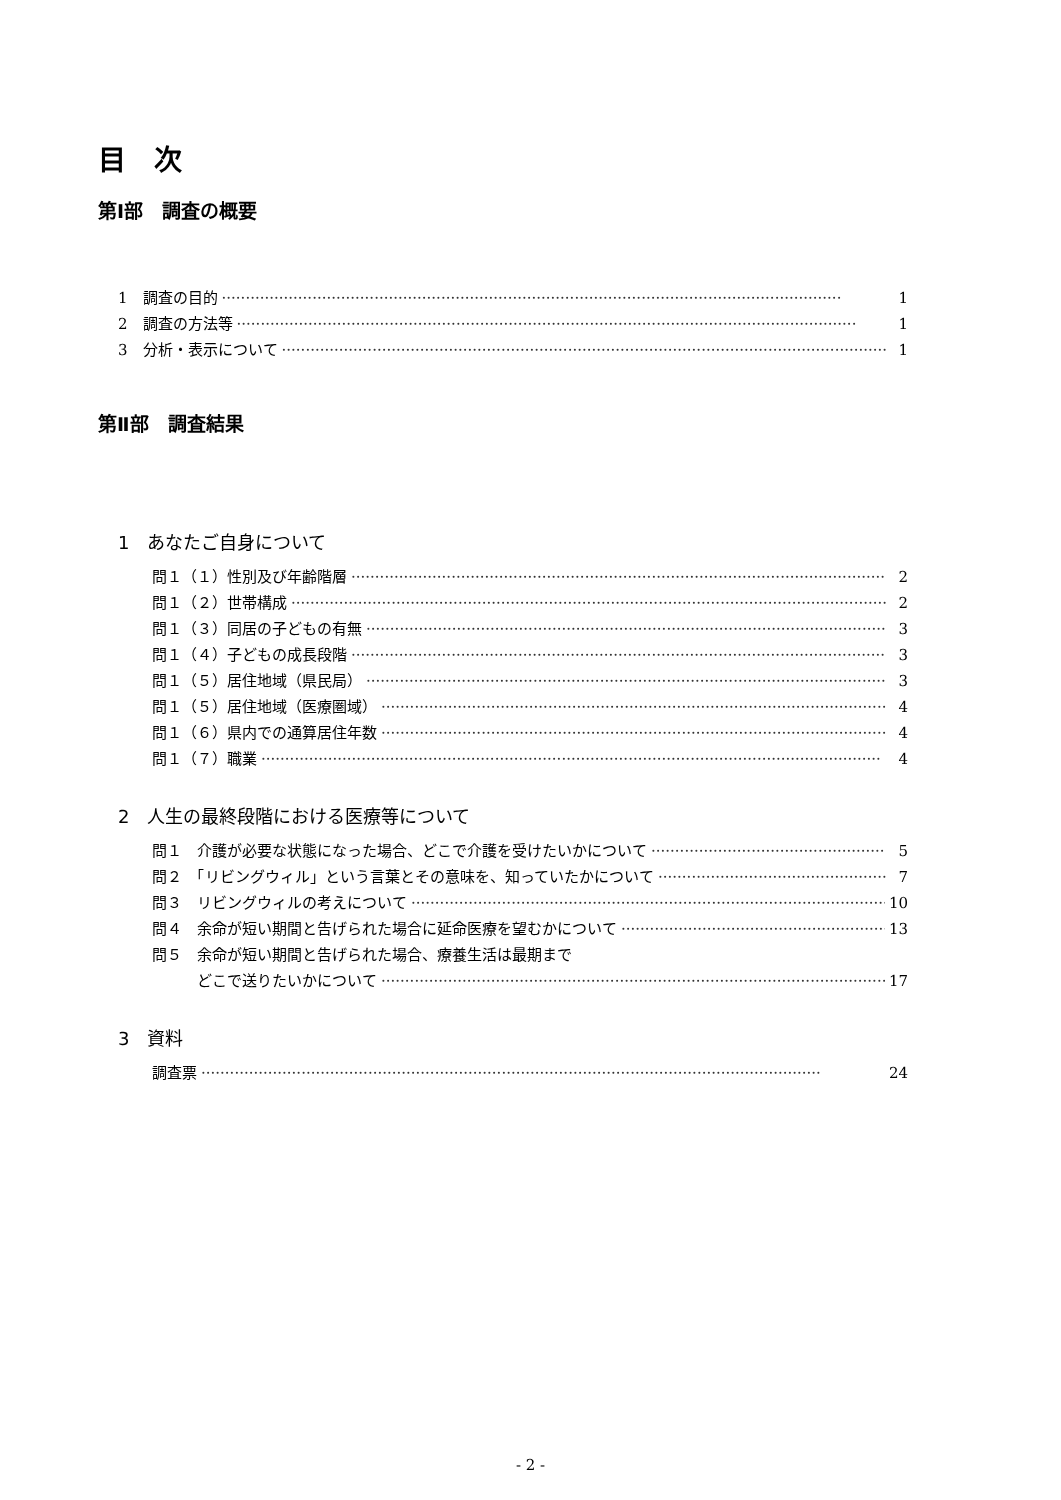目　次
第Ⅰ部　調査の概要
1　調査の目的 1
2　調査の方法等 1
3　分析・表示について 1
第Ⅱ部　調査結果
1　あなたご自身について
問１（１）性別及び年齢階層 2
問１（２）世帯構成 2
問１（３）同居の子どもの有無 3
問１（４）子どもの成長段階 3
問１（５）居住地域（県民局） 3
問１（５）居住地域（医療圏域） 4
問１（６）県内での通算居住年数 4
問１（７）職業 4
2　人生の最終段階における医療等について
問１　介護が必要な状態になった場合、どこで介護を受けたいかについて 5
問２　「リビングウィル」という言葉とその意味を、知っていたかについて 7
問３　リビングウィルの考えについて 10
問４　余命が短い期間と告げられた場合に延命医療を望むかについて 13
問５　余命が短い期間と告げられた場合、療養生活は最期まで
　　　どこで送りたいかについて 17
3　資料
調査票 24
- 2 -